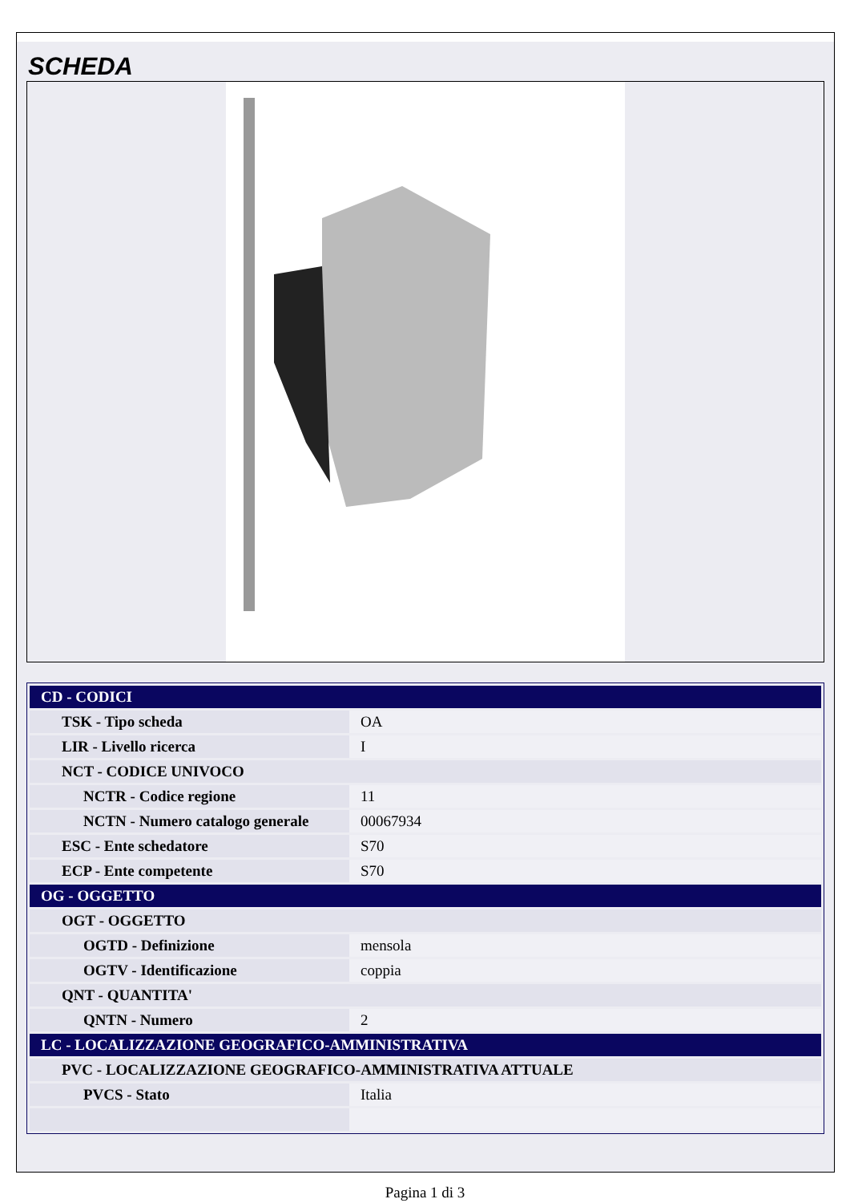SCHEDA
| CD - CODICI | |
| TSK - Tipo scheda | OA |
| LIR - Livello ricerca | I |
| NCT - CODICE UNIVOCO | |
| NCTR - Codice regione | 11 |
| NCTN - Numero catalogo generale | 00067934 |
| ESC - Ente schedatore | S70 |
| ECP - Ente competente | S70 |
| OG - OGGETTO | |
| OGT - OGGETTO | |
| OGTD - Definizione | mensola |
| OGTV - Identificazione | coppia |
| QNT - QUANTITA' | |
| QNTN - Numero | 2 |
| LC - LOCALIZZAZIONE GEOGRAFICO-AMMINISTRATIVA | |
| PVC - LOCALIZZAZIONE GEOGRAFICO-AMMINISTRATIVA ATTUALE | |
| PVCS - Stato | Italia |
Pagina 1 di 3